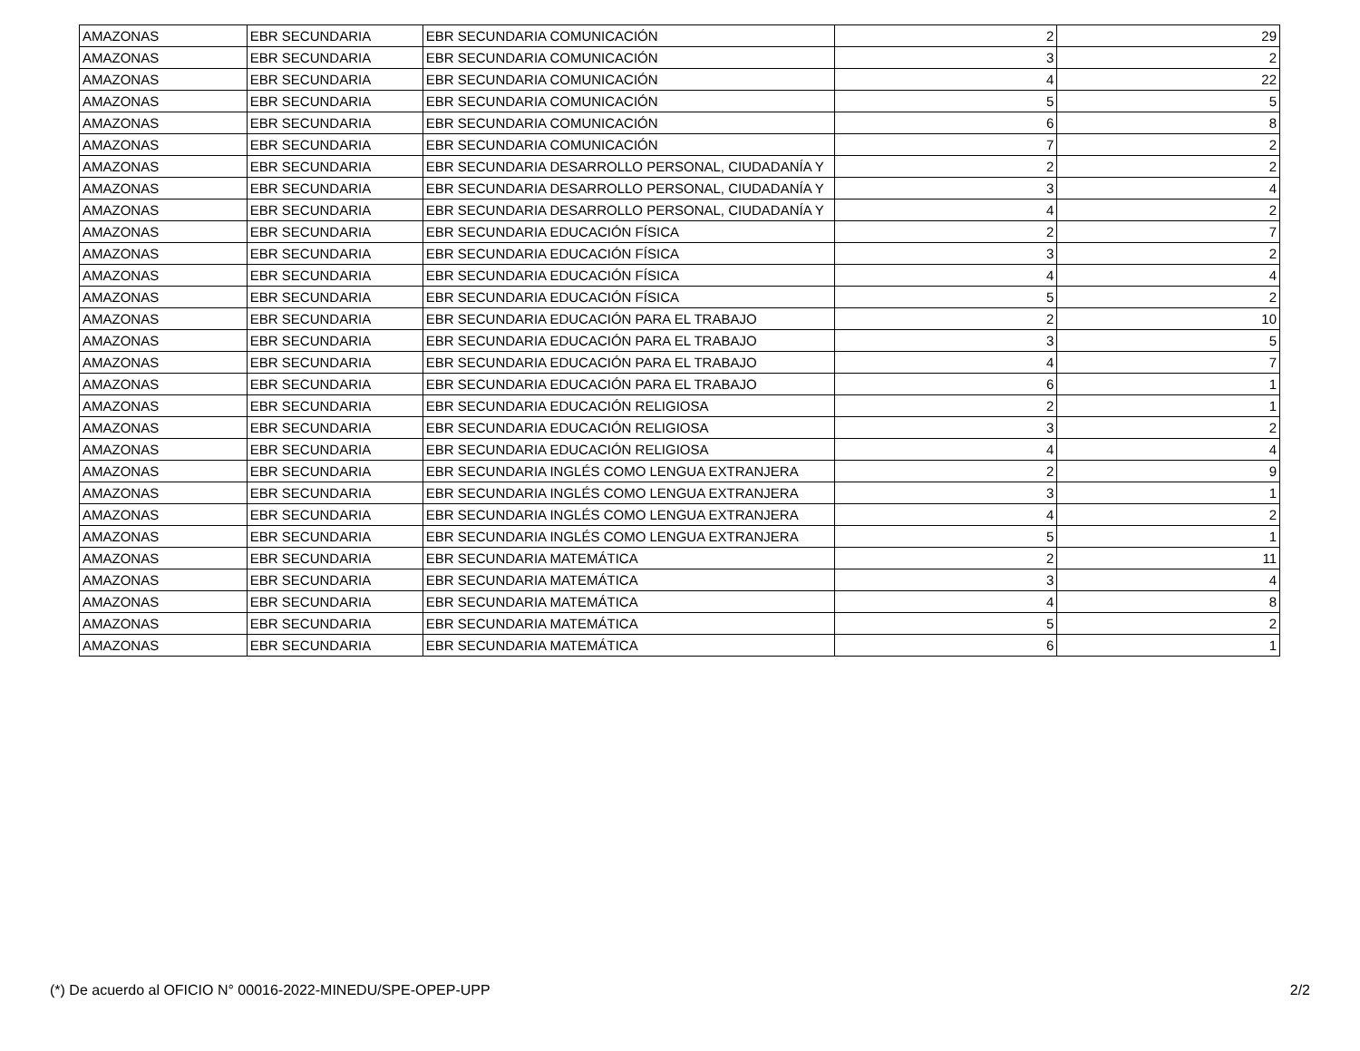| AMAZONAS | EBR SECUNDARIA | EBR SECUNDARIA COMUNICACIÓN | 2 | 29 |
| AMAZONAS | EBR SECUNDARIA | EBR SECUNDARIA COMUNICACIÓN | 3 | 2 |
| AMAZONAS | EBR SECUNDARIA | EBR SECUNDARIA COMUNICACIÓN | 4 | 22 |
| AMAZONAS | EBR SECUNDARIA | EBR SECUNDARIA COMUNICACIÓN | 5 | 5 |
| AMAZONAS | EBR SECUNDARIA | EBR SECUNDARIA COMUNICACIÓN | 6 | 8 |
| AMAZONAS | EBR SECUNDARIA | EBR SECUNDARIA COMUNICACIÓN | 7 | 2 |
| AMAZONAS | EBR SECUNDARIA | EBR SECUNDARIA DESARROLLO PERSONAL, CIUDADANÍA Y | 2 | 2 |
| AMAZONAS | EBR SECUNDARIA | EBR SECUNDARIA DESARROLLO PERSONAL, CIUDADANÍA Y | 3 | 4 |
| AMAZONAS | EBR SECUNDARIA | EBR SECUNDARIA DESARROLLO PERSONAL, CIUDADANÍA Y | 4 | 2 |
| AMAZONAS | EBR SECUNDARIA | EBR SECUNDARIA EDUCACIÓN FÍSICA | 2 | 7 |
| AMAZONAS | EBR SECUNDARIA | EBR SECUNDARIA EDUCACIÓN FÍSICA | 3 | 2 |
| AMAZONAS | EBR SECUNDARIA | EBR SECUNDARIA EDUCACIÓN FÍSICA | 4 | 4 |
| AMAZONAS | EBR SECUNDARIA | EBR SECUNDARIA EDUCACIÓN FÍSICA | 5 | 2 |
| AMAZONAS | EBR SECUNDARIA | EBR SECUNDARIA EDUCACIÓN PARA EL TRABAJO | 2 | 10 |
| AMAZONAS | EBR SECUNDARIA | EBR SECUNDARIA EDUCACIÓN PARA EL TRABAJO | 3 | 5 |
| AMAZONAS | EBR SECUNDARIA | EBR SECUNDARIA EDUCACIÓN PARA EL TRABAJO | 4 | 7 |
| AMAZONAS | EBR SECUNDARIA | EBR SECUNDARIA EDUCACIÓN PARA EL TRABAJO | 6 | 1 |
| AMAZONAS | EBR SECUNDARIA | EBR SECUNDARIA EDUCACIÓN RELIGIOSA | 2 | 1 |
| AMAZONAS | EBR SECUNDARIA | EBR SECUNDARIA EDUCACIÓN RELIGIOSA | 3 | 2 |
| AMAZONAS | EBR SECUNDARIA | EBR SECUNDARIA EDUCACIÓN RELIGIOSA | 4 | 4 |
| AMAZONAS | EBR SECUNDARIA | EBR SECUNDARIA INGLÉS COMO LENGUA EXTRANJERA | 2 | 9 |
| AMAZONAS | EBR SECUNDARIA | EBR SECUNDARIA INGLÉS COMO LENGUA EXTRANJERA | 3 | 1 |
| AMAZONAS | EBR SECUNDARIA | EBR SECUNDARIA INGLÉS COMO LENGUA EXTRANJERA | 4 | 2 |
| AMAZONAS | EBR SECUNDARIA | EBR SECUNDARIA INGLÉS COMO LENGUA EXTRANJERA | 5 | 1 |
| AMAZONAS | EBR SECUNDARIA | EBR SECUNDARIA MATEMÁTICA | 2 | 11 |
| AMAZONAS | EBR SECUNDARIA | EBR SECUNDARIA MATEMÁTICA | 3 | 4 |
| AMAZONAS | EBR SECUNDARIA | EBR SECUNDARIA MATEMÁTICA | 4 | 8 |
| AMAZONAS | EBR SECUNDARIA | EBR SECUNDARIA MATEMÁTICA | 5 | 2 |
| AMAZONAS | EBR SECUNDARIA | EBR SECUNDARIA MATEMÁTICA | 6 | 1 |
(*) De acuerdo al OFICIO N° 00016-2022-MINEDU/SPE-OPEP-UPP 2/2